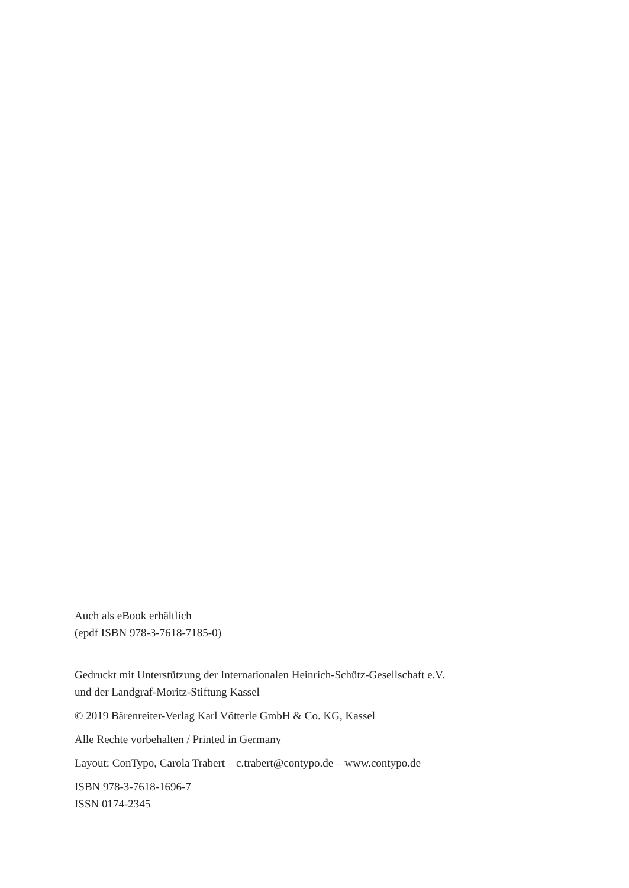Auch als eBook erhältlich
(epdf ISBN 978-3-7618-7185-0)
Gedruckt mit Unterstützung der Internationalen Heinrich-Schütz-Gesellschaft e.V.
und der Landgraf-Moritz-Stiftung Kassel
© 2019 Bärenreiter-Verlag Karl Vötterle GmbH & Co. KG, Kassel
Alle Rechte vorbehalten / Printed in Germany
Layout: ConTypo, Carola Trabert – c.trabert@contypo.de – www.contypo.de
ISBN 978-3-7618-1696-7
ISSN 0174-2345